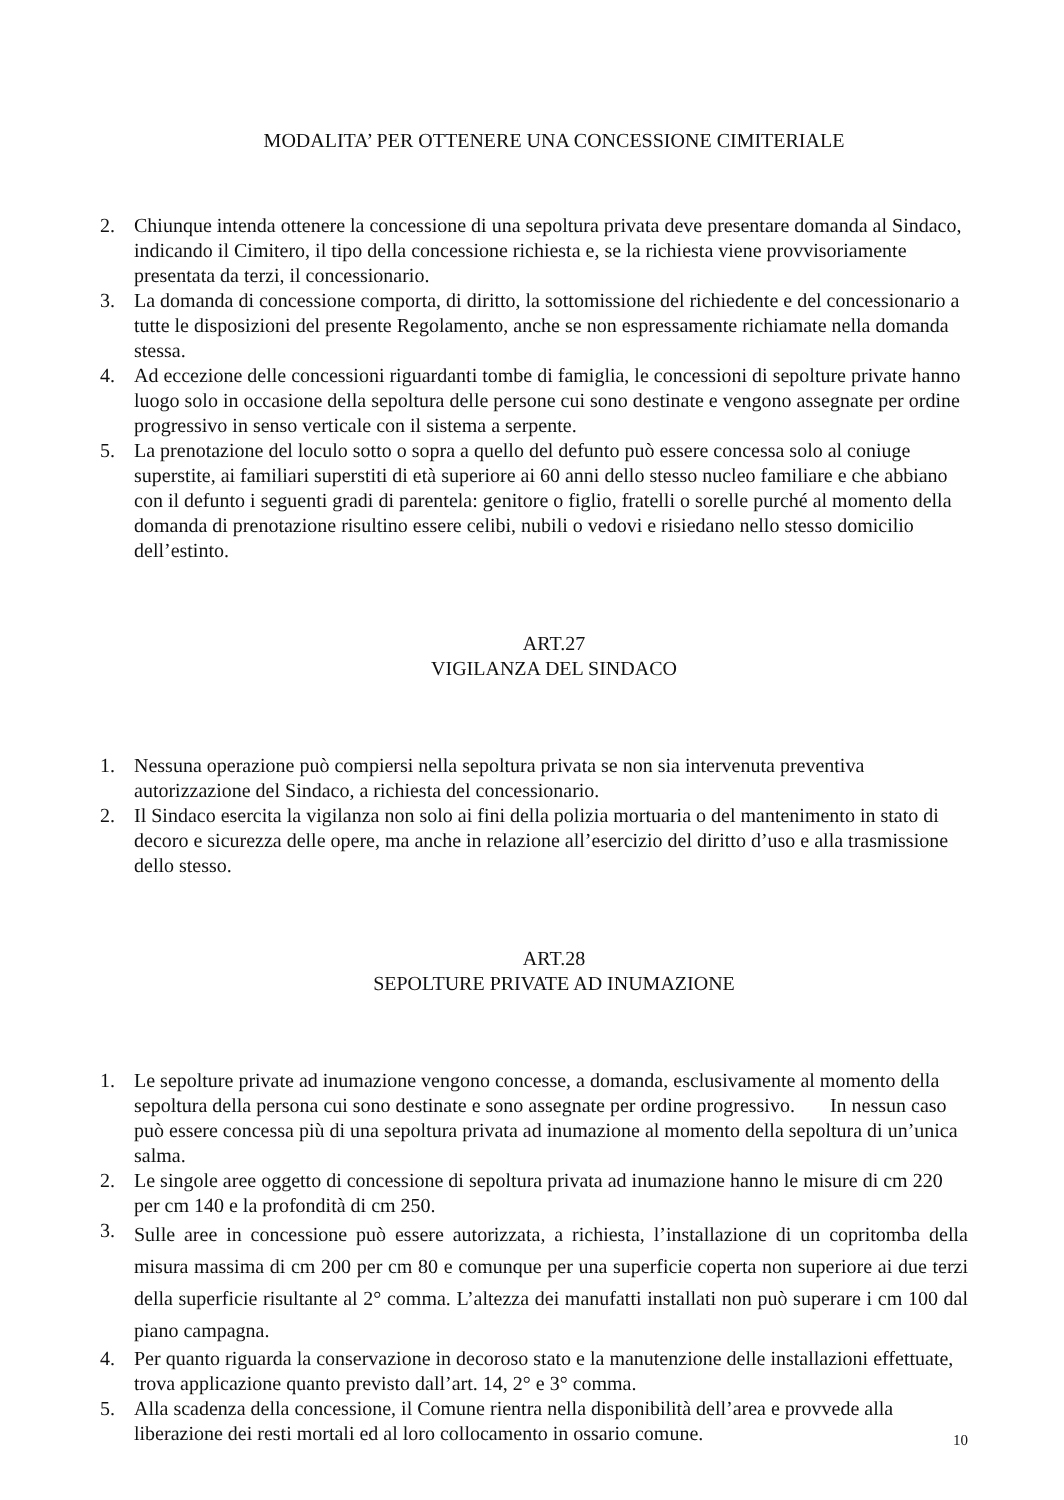MODALITA’ PER OTTENERE UNA CONCESSIONE CIMITERIALE
2. Chiunque intenda ottenere la concessione di una sepoltura privata deve presentare domanda al Sindaco, indicando il Cimitero, il tipo della concessione richiesta e, se la richiesta viene provvisoriamente presentata da terzi, il concessionario.
3. La domanda di concessione comporta, di diritto, la sottomissione del richiedente e del concessionario a tutte le disposizioni del presente Regolamento, anche se non espressamente richiamate nella domanda stessa.
4. Ad eccezione delle concessioni riguardanti tombe di famiglia, le concessioni di sepolture private hanno luogo solo in occasione della sepoltura delle persone cui sono destinate e vengono assegnate per ordine progressivo in senso verticale con il sistema a serpente.
5. La prenotazione del loculo sotto o sopra a quello del defunto può essere concessa solo al coniuge superstite, ai familiari superstiti di età superiore ai 60 anni dello stesso nucleo familiare e che abbiano con il defunto i seguenti gradi di parentela: genitore o figlio, fratelli o sorelle purché al momento della domanda di prenotazione risultino essere celibi, nubili o vedovi e risiedano nello stesso domicilio dell’estinto.
ART.27
VIGILANZA DEL SINDACO
1. Nessuna operazione può compiersi nella sepoltura privata se non sia intervenuta preventiva autorizzazione del Sindaco, a richiesta del concessionario.
2. Il Sindaco esercita la vigilanza non solo ai fini della polizia mortuaria o del mantenimento in stato di decoro e sicurezza delle opere, ma anche in relazione all’esercizio del diritto d’uso e alla trasmissione dello stesso.
ART.28
SEPOLTURE PRIVATE AD INUMAZIONE
1. Le sepolture private ad inumazione vengono concesse, a domanda, esclusivamente al momento della sepoltura della persona cui sono destinate e sono assegnate per ordine progressivo. In nessun caso può essere concessa più di una sepoltura privata ad inumazione al momento della sepoltura di un’unica salma.
2. Le singole aree oggetto di concessione di sepoltura privata ad inumazione hanno le misure di cm 220 per cm 140 e la profondità di cm 250.
3.
Sulle aree in concessione può essere autorizzata, a richiesta, l’installazione di un copritomba della misura massima di cm 200 per cm 80 e comunque per una superficie coperta non superiore ai due terzi della superficie risultante al 2° comma. L’altezza dei manufatti installati non può superare i cm 100 dal piano campagna.
4. Per quanto riguarda la conservazione in decoroso stato e la manutenzione delle installazioni effettuate, trova applicazione quanto previsto dall’art. 14, 2° e 3° comma.
5. Alla scadenza della concessione, il Comune rientra nella disponibilità dell’area e provvede alla liberazione dei resti mortali ed al loro collocamento in ossario comune.
10